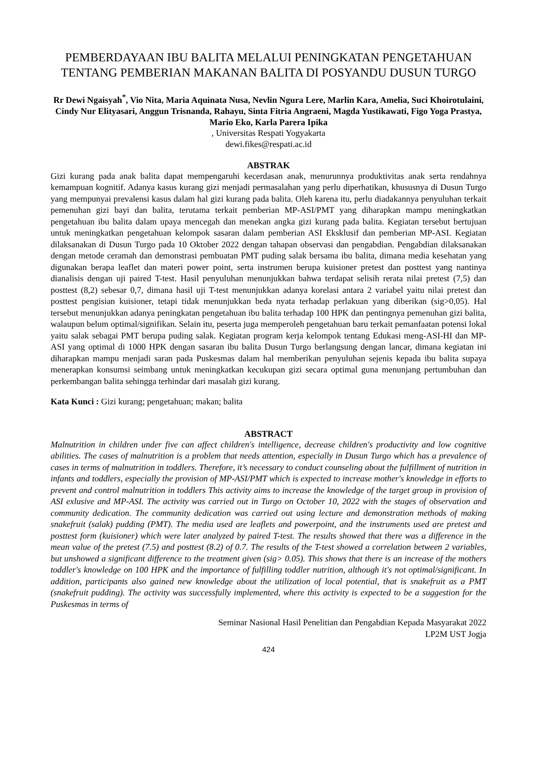PEMBERDAYAAN IBU BALITA MELALUI PENINGKATAN PENGETAHUAN TENTANG PEMBERIAN MAKANAN BALITA DI POSYANDU DUSUN TURGO
Rr Dewi Ngaisyah<sup>*</sup>, Vio Nita, Maria Aquinata Nusa, Nevlin Ngura Lere, Marlin Kara, Amelia, Suci Khoirotulaini, Cindy Nur Elityasari, Anggun Trisnanda, Rahayu, Sinta Fitria Angraeni, Magda Yustikawati, Figo Yoga Prastya, Mario Eko, Karla Parera Ipika
, Universitas Respati Yogyakarta
dewi.fikes@respati.ac.id
ABSTRAK
Gizi kurang pada anak balita dapat mempengaruhi kecerdasan anak, menurunnya produktivitas anak serta rendahnya kemampuan kognitif. Adanya kasus kurang gizi menjadi permasalahan yang perlu diperhatikan, khususnya di Dusun Turgo yang mempunyai prevalensi kasus dalam hal gizi kurang pada balita. Oleh karena itu, perlu diadakannya penyuluhan terkait pemenuhan gizi bayi dan balita, terutama terkait pemberian MP-ASI/PMT yang diharapkan mampu meningkatkan pengetahuan ibu balita dalam upaya mencegah dan menekan angka gizi kurang pada balita. Kegiatan tersebut bertujuan untuk meningkatkan pengetahuan kelompok sasaran dalam pemberian ASI Eksklusif dan pemberian MP-ASI. Kegiatan dilaksanakan di Dusun Turgo pada 10 Oktober 2022 dengan tahapan observasi dan pengabdian. Pengabdian dilaksanakan dengan metode ceramah dan demonstrasi pembuatan PMT puding salak bersama ibu balita, dimana media kesehatan yang digunakan berapa leaflet dan materi power point, serta instrumen berupa kuisioner pretest dan posttest yang nantinya dianalisis dengan uji paired T-test. Hasil penyuluhan menunjukkan bahwa terdapat selisih rerata nilai pretest (7,5) dan posttest (8,2) sebesar 0,7, dimana hasil uji T-test menunjukkan adanya korelasi antara 2 variabel yaitu nilai pretest dan posttest pengisian kuisioner, tetapi tidak menunjukkan beda nyata terhadap perlakuan yang diberikan (sig>0,05). Hal tersebut menunjukkan adanya peningkatan pengetahuan ibu balita terhadap 100 HPK dan pentingnya pemenuhan gizi balita, walaupun belum optimal/signifikan. Selain itu, peserta juga memperoleh pengetahuan baru terkait pemanfaatan potensi lokal yaitu salak sebagai PMT berupa puding salak. Kegiatan program kerja kelompok tentang Edukasi meng-ASI-HI dan MP-ASI yang optimal di 1000 HPK dengan sasaran ibu balita Dusun Turgo berlangsung dengan lancar, dimana kegiatan ini diharapkan mampu menjadi saran pada Puskesmas dalam hal memberikan penyuluhan sejenis kepada ibu balita supaya menerapkan konsumsi seimbang untuk meningkatkan kecukupan gizi secara optimal guna menunjang pertumbuhan dan perkembangan balita sehingga terhindar dari masalah gizi kurang.
Kata Kunci : Gizi kurang; pengetahuan; makan; balita
ABSTRACT
Malnutrition in children under five can affect children's intelligence, decrease children's productivity and low cognitive abilities. The cases of malnutrition is a problem that needs attention, especially in Dusun Turgo which has a prevalence of cases in terms of malnutrition in toddlers. Therefore, it’s necessary to conduct counseling about the fulfillment of nutrition in infants and toddlers, especially the provision of MP-ASI/PMT which is expected to increase mother's knowledge in efforts to prevent and control malnutrition in toddlers This activity aims to increase the knowledge of the target group in provision of ASI exlusive and MP-ASI. The activity was carried out in Turgo on October 10, 2022 with the stages of observation and community dedication. The community dedication was carried out using lecture and demonstration methods of making snakefruit (salak) pudding (PMT). The media used are leaflets and powerpoint, and the instruments used are pretest and posttest form (kuisioner) which were later analyzed by paired T-test. The results showed that there was a difference in the mean value of the pretest (7.5) and posttest (8.2) of 0.7. The results of the T-test showed a correlation between 2 variables, but unshowed a significant difference to the treatment given (sig> 0.05). This shows that there is an increase of the mothers toddler's knowledge on 100 HPK and the importance of fulfilling toddler nutrition, although it's not optimal/significant. In addition, participants also gained new knowledge about the utilization of local potential, that is snakefruit as a PMT (snakefruit pudding). The activity was successfully implemented, where this activity is expected to be a suggestion for the Puskesmas in terms of
Seminar Nasional Hasil Penelitian dan Pengabdian Kepada Masyarakat 2022
LP2M UST Jogja
424